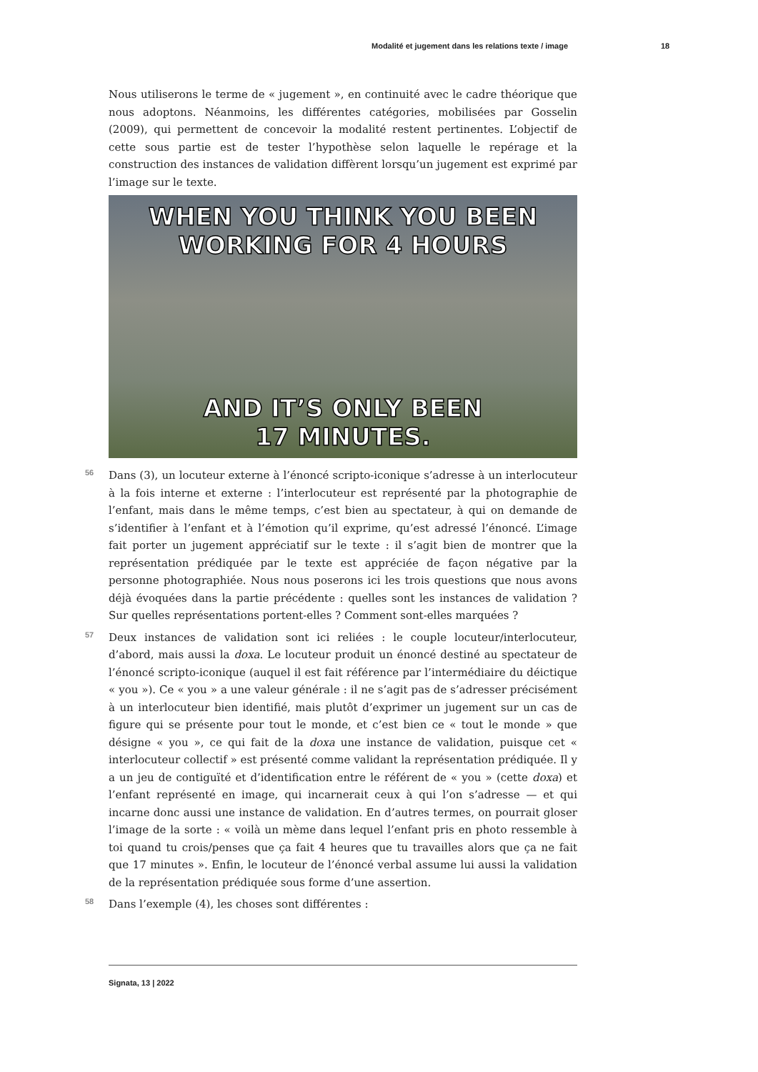Modalité et jugement dans les relations texte / image 18
Nous utiliserons le terme de « jugement », en continuité avec le cadre théorique que nous adoptons. Néanmoins, les différentes catégories, mobilisées par Gosselin (2009), qui permettent de concevoir la modalité restent pertinentes. L’objectif de cette sous partie est de tester l’hypothèse selon laquelle le repérage et la construction des instances de validation diffèrent lorsqu’un jugement est exprimé par l’image sur le texte.
WHEN YOU THINK YOU BEEN
WORKING FOR 4 HOURS
AND IT’S ONLY BEEN
17 MINUTES.
56 Dans (3), un locuteur externe à l’énoncé scripto-iconique s’adresse à un interlocuteur à la fois interne et externe : l’interlocuteur est représenté par la photographie de l’enfant, mais dans le même temps, c’est bien au spectateur, à qui on demande de s’identifier à l’enfant et à l’émotion qu’il exprime, qu’est adressé l’énoncé. L’image fait porter un jugement appréciatif sur le texte : il s’agit bien de montrer que la représentation prédiquée par le texte est appréciée de façon négative par la personne photographiée. Nous nous poserons ici les trois questions que nous avons déjà évoquées dans la partie précédente : quelles sont les instances de validation ? Sur quelles représentations portent-elles ? Comment sont-elles marquées ?
57 Deux instances de validation sont ici reliées : le couple locuteur/interlocuteur, d’abord, mais aussi la doxa. Le locuteur produit un énoncé destiné au spectateur de l’énoncé scripto-iconique (auquel il est fait référence par l’intermédiaire du déictique « you »). Ce « you » a une valeur générale : il ne s’agit pas de s’adresser précisément à un interlocuteur bien identifié, mais plutôt d’exprimer un jugement sur un cas de figure qui se présente pour tout le monde, et c’est bien ce « tout le monde » que désigne « you », ce qui fait de la doxa une instance de validation, puisque cet « interlocuteur collectif » est présenté comme validant la représentation prédiquée. Il y a un jeu de contiguïté et d’identification entre le référent de « you » (cette doxa) et l’enfant représenté en image, qui incarnerait ceux à qui l’on s’adresse — et qui incarne donc aussi une instance de validation. En d’autres termes, on pourrait gloser l’image de la sorte : « voilà un mème dans lequel l’enfant pris en photo ressemble à toi quand tu crois/penses que ça fait 4 heures que tu travailles alors que ça ne fait que 17 minutes ». Enfin, le locuteur de l’énoncé verbal assume lui aussi la validation de la représentation prédiquée sous forme d’une assertion.
58 Dans l’exemple (4), les choses sont différentes :
Signata, 13 | 2022